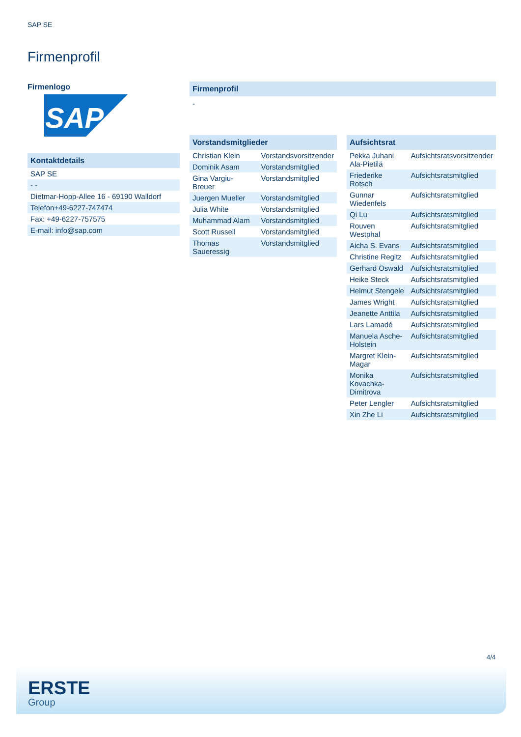SAP SE
Firmenprofil
Firmenlogo
SAP
Kontaktdetails
| SAP SE |
| - - |
| Dietmar-Hopp-Allee 16 - 69190 Walldorf |
| Telefon+49-6227-747474 |
| Fax: +49-6227-757575 |
| E-mail: info@sap.com |
Firmenprofil
-
Vorstandsmitglieder
| Christian Klein | Vorstandsvorsitzender |
| Dominik Asam | Vorstandsmitglied |
| Gina Vargiu-Breuer | Vorstandsmitglied |
| Juergen Mueller | Vorstandsmitglied |
| Julia White | Vorstandsmitglied |
| Muhammad Alam | Vorstandsmitglied |
| Scott Russell | Vorstandsmitglied |
| Thomas Saueressig | Vorstandsmitglied |
Aufsichtsrat
| Pekka Juhani Ala-Pietilä | Aufsichtsratsvorsitzender |
| Friederike Rotsch | Aufsichtsratsmitglied |
| Gunnar Wiedenfels | Aufsichtsratsmitglied |
| Qi Lu | Aufsichtsratsmitglied |
| Rouven Westphal | Aufsichtsratsmitglied |
| Aicha S. Evans | Aufsichtsratsmitglied |
| Christine Regitz | Aufsichtsratsmitglied |
| Gerhard Oswald | Aufsichtsratsmitglied |
| Heike Steck | Aufsichtsratsmitglied |
| Helmut Stengele | Aufsichtsratsmitglied |
| James Wright | Aufsichtsratsmitglied |
| Jeanette Anttila | Aufsichtsratsmitglied |
| Lars Lamadé | Aufsichtsratsmitglied |
| Manuela Asche-Holstein | Aufsichtsratsmitglied |
| Margret Klein-Magar | Aufsichtsratsmitglied |
| Monika Kovachka-Dimitrova | Aufsichtsratsmitglied |
| Peter Lengler | Aufsichtsratsmitglied |
| Xin Zhe Li | Aufsichtsratsmitglied |
4/4
ERSTE
Group